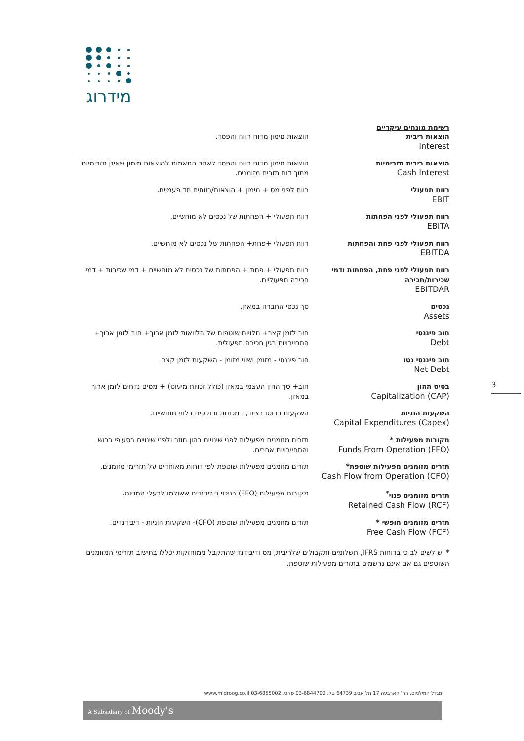מידרוג
רשימת מונחים עיקריים
| הוצאות ריבית Interest | הוצאות מימון מדוח רווח והפסד. |
| הוצאות ריבית תזרימיות Cash Interest | הוצאות מימון מדוח רווח והפסד לאחר התאמות להוצאות מימון שאינן תזרימיות מתוך דוח תזרים מזומנים. |
| רווח תפעולי EBIT | רווח לפני מס + מימון + הוצאות/רווחים חד פעמיים. |
| רווח תפעולי לפני הפחתות EBITA | רווח תפעולי + הפחתות של נכסים לא מוחשיים. |
| רווח תפעולי לפני פחת והפחתות EBITDA | רווח תפעולי +פחת+ הפחתות של נכסים לא מוחשיים. |
| רווח תפעולי לפני פחת, הפחתות ודמי שכירות/חכירה EBITDAR | רווח תפעולי + פחת + הפחתות של נכסים לא מוחשיים + דמי שכירות + דמי חכירה תפעוליים. |
| נכסים Assets | סך נכסי החברה במאזן. |
| חוב פיננסי Debt | חוב לזמן קצר+ חלויות שוטפות של הלוואות לזמן ארוך+ חוב לזמן ארוך+ התחייבויות בגין חכירה תפעולית. |
| חוב פיננסי נטו Net Debt | חוב פיננסי - מזומן ושווי מזומן - השקעות לזמן קצר. |
| בסיס ההון Capitalization (CAP) | חוב+ סך ההון העצמי במאזן (כולל זכויות מיעוט) + מסים נדחים לזמן ארוך במאזן. |
| השקעות הוניות Capital Expenditures (Capex) | השקעות ברוטו בציוד, במכונות ובנכסים בלתי מוחשיים. |
| מקורות מפעילות * Funds From Operation (FFO) | תזרים מזומנים מפעילות לפני שינויים בהון חוזר ולפני שינויים בסעיפי רכוש והתחייבויות אחרים. |
| תזרים מזומנים מפעילות שוטפת* Cash Flow from Operation (CFO) | תזרים מזומנים מפעילות שוטפת לפי דוחות מאוחדים על תזרימי מזומנים. |
| תזרים מזומנים פנוי<sup>*</sup> Retained Cash Flow (RCF) | מקורות מפעילות (FFO) בניכוי דיבידנדים ששולמו לבעלי המניות. |
| תזרים מזומנים חופשי * Free Cash Flow (FCF) | תזרים מזומנים מפעילות שוטפת (CFO)- השקעות הוניות - דיבידנדים. |
* יש לשים לב כי בדוחות IFRS, תשלומים ותקבולים שלריבית, מס ודיבידנד שהתקבל ממוחזקות יכללו בחישוב תזרימי המזומנים השוטפים גם אם אינם נרשמים בתזרים מפעילות שוטפת.
3
מגדל המילניום, רח' הארבעה 17 תל אביב 64739 טל. 03-6844700 פקס. 03-6855002 www.midroog.co.il
A Subsidiary of Moody's